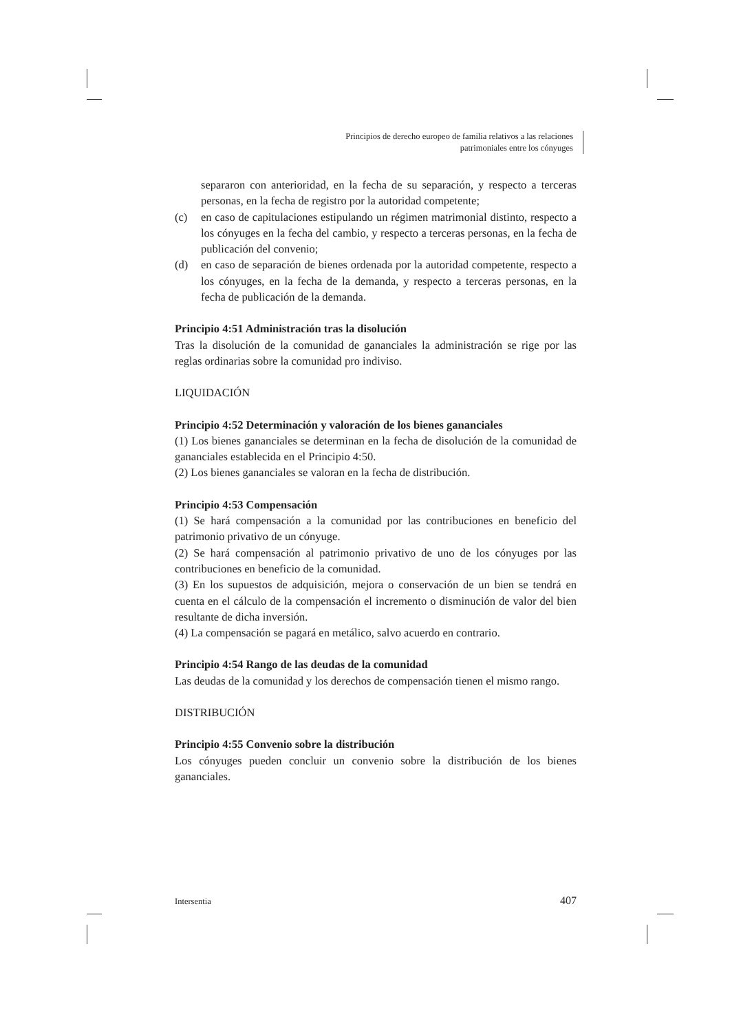Principios de derecho europeo de familia relativos a las relaciones
patrimoniales entre los cónyuges
separaron con anterioridad, en la fecha de su separación, y respecto a terceras personas, en la fecha de registro por la autoridad competente;
(c) en caso de capitulaciones estipulando un régimen matrimonial distinto, respecto a los cónyuges en la fecha del cambio, y respecto a terceras personas, en la fecha de publicación del convenio;
(d) en caso de separación de bienes ordenada por la autoridad competente, respecto a los cónyuges, en la fecha de la demanda, y respecto a terceras personas, en la fecha de publicación de la demanda.
Principio 4:51 Administración tras la disolución
Tras la disolución de la comunidad de gananciales la administración se rige por las reglas ordinarias sobre la comunidad pro indiviso.
LIQUIDACIÓN
Principio 4:52 Determinación y valoración de los bienes gananciales
(1) Los bienes gananciales se determinan en la fecha de disolución de la comunidad de gananciales establecida en el Principio 4:50.
(2) Los bienes gananciales se valoran en la fecha de distribución.
Principio 4:53 Compensación
(1) Se hará compensación a la comunidad por las contribuciones en beneficio del patrimonio privativo de un cónyuge.
(2) Se hará compensación al patrimonio privativo de uno de los cónyuges por las contribuciones en beneficio de la comunidad.
(3) En los supuestos de adquisición, mejora o conservación de un bien se tendrá en cuenta en el cálculo de la compensación el incremento o disminución de valor del bien resultante de dicha inversión.
(4) La compensación se pagará en metálico, salvo acuerdo en contrario.
Principio 4:54 Rango de las deudas de la comunidad
Las deudas de la comunidad y los derechos de compensación tienen el mismo rango.
DISTRIBUCIÓN
Principio 4:55 Convenio sobre la distribución
Los cónyuges pueden concluir un convenio sobre la distribución de los bienes gananciales.
Intersentia 407